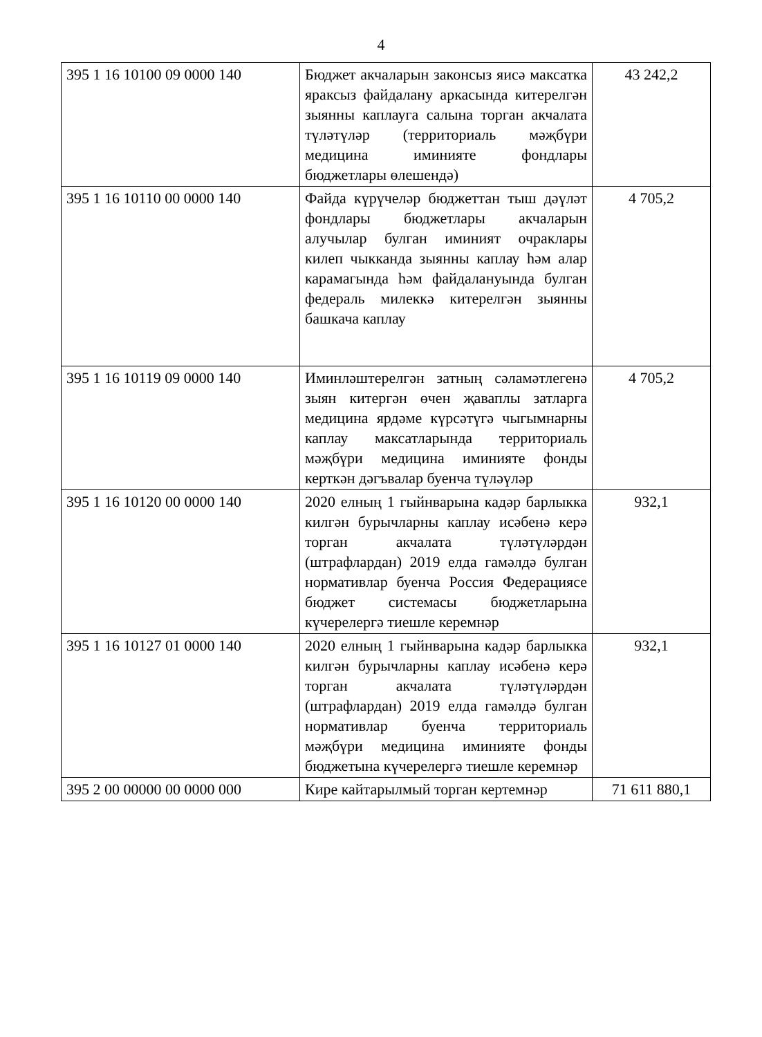4
| 395 1 16 10100 09 0000 140 | Бюджет акчаларын законсыз яисә максатка яраксыз файдалану аркасында китерелгән зыянны каплауга салына торган акчалата түләтүләр (территориаль мәҗбүри медицина иминияте фондлары бюджетлары өлешендә) | 43 242,2 |
| 395 1 16 10110 00 0000 140 | Файда күрүчеләр бюджеттан тыш дәүләт фондлары бюджетлары акчаларын алучылар булган иминият очраклары килеп чыкканда зыянны каплау һәм алар карамагында һәм файдалануында булган федераль милеккә китерелгән зыянны башкача каплау | 4 705,2 |
| 395 1 16 10119 09 0000 140 | Иминләштерелгән затның сәламәтлегенә зыян китергән өчен җаваплы затларга медицина ярдәме күрсәтүгә чыгымнарны каплау максатларында территориаль мәҗбүри медицина иминияте фонды керткән дәгъвалар буенча түләүләр | 4 705,2 |
| 395 1 16 10120 00 0000 140 | 2020 елның 1 гыйнварына кадәр барлыкка килгән бурычларны каплау исәбенә керә торган акчалата түләтүләрдән (штрафлардан) 2019 елда гамәлдә булган нормативлар буенча Россия Федерациясе бюджет системасы бюджетларына күчерелергә тиешле керемнәр | 932,1 |
| 395 1 16 10127 01 0000 140 | 2020 елның 1 гыйнварына кадәр барлыкка килгән бурычларны каплау исәбенә керә торган акчалата түләтүләрдән (штрафлардан) 2019 елда гамәлдә булган нормативлар буенча территориаль мәҗбүри медицина иминияте фонды бюджетына күчерелергә тиешле керемнәр | 932,1 |
| 395 2 00 00000 00 0000 000 | Кире кайтарылмый торган кертемнәр | 71 611 880,1 |